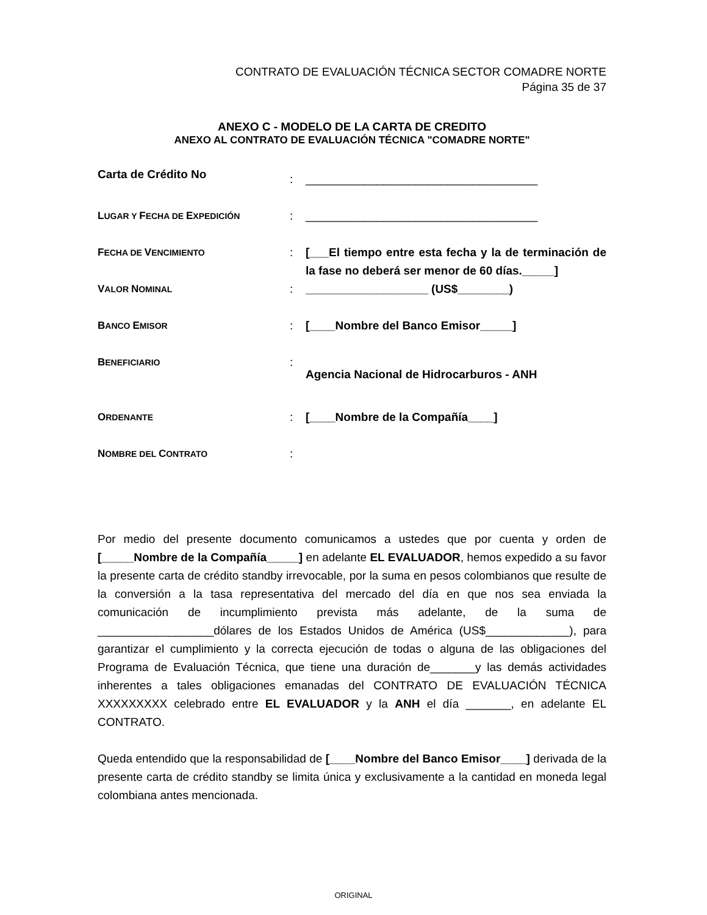CONTRATO DE EVALUACIÓN TÉCNICA SECTOR COMADRE NORTE
Página 35 de 37
ANEXO C - MODELO DE LA CARTA DE CREDITO
ANEXO AL CONTRATO DE EVALUACIÓN TÉCNICA "COMADRE NORTE"
| Carta de Crédito No | : | ____________________________________ |
| L UGAR Y F ECHA DE E XPEDICIÓN | : | ____________________________________ |
| F ECHA DE V ENCIMIENTO | : | [___El tiempo entre esta fecha y la de terminación de la fase no deberá ser menor de 60 días._____] |
| V ALOR N OMINAL | : | ___________________ (US$________) |
| B ANCO E MISOR | : | [____Nombre del Banco Emisor_____] |
| B ENEFICIARIO | : | Agencia Nacional de Hidrocarburos - ANH |
| O RDENANTE | : | [____Nombre de la Compañía____] |
| N OMBRE DEL C ONTRATO | : | |
Por medio del presente documento comunicamos a ustedes que por cuenta y orden de [_____Nombre de la Compañía_____] en adelante EL EVALUADOR, hemos expedido a su favor la presente carta de crédito standby irrevocable, por la suma en pesos colombianos que resulte de la conversión a la tasa representativa del mercado del día en que nos sea enviada la comunicación de incumplimiento prevista más adelante, de la suma de __________________dólares de los Estados Unidos de América (US$_____________), para garantizar el cumplimiento y la correcta ejecución de todas o alguna de las obligaciones del Programa de Evaluación Técnica, que tiene una duración de_______y las demás actividades inherentes a tales obligaciones emanadas del CONTRATO DE EVALUACIÓN TÉCNICA XXXXXXXXX celebrado entre EL EVALUADOR y la ANH el día _______, en adelante EL CONTRATO.
Queda entendido que la responsabilidad de [____Nombre del Banco Emisor____] derivada de la presente carta de crédito standby se limita única y exclusivamente a la cantidad en moneda legal colombiana antes mencionada.
ORIGINAL